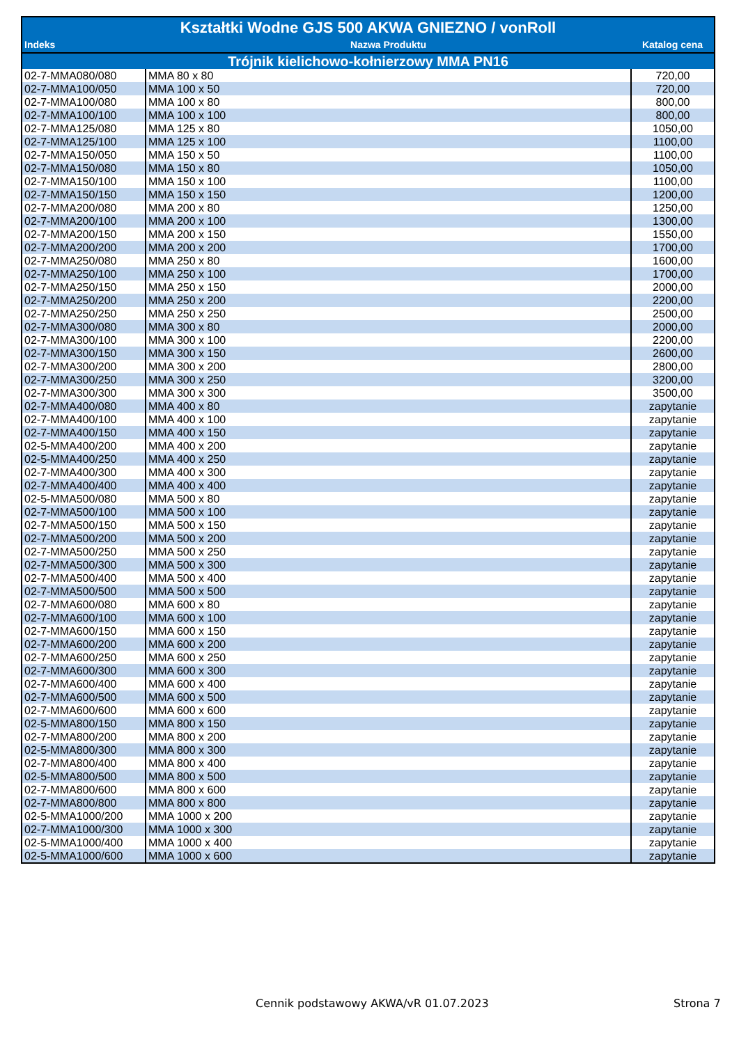| Kształtki Wodne GJS 500 AKWA GNIEZNO / vonRoll | | |
| Indeks | Nazwa Produktu | Katalog cena |
| Trójnik kielichowo-kołnierzowy MMA PN16 | | |
| 02-7-MMA080/080 | MMA 80 x 80 | 720,00 |
| 02-7-MMA100/050 | MMA 100 x 50 | 720,00 |
| 02-7-MMA100/080 | MMA 100 x 80 | 800,00 |
| 02-7-MMA100/100 | MMA 100 x 100 | 800,00 |
| 02-7-MMA125/080 | MMA 125 x 80 | 1050,00 |
| 02-7-MMA125/100 | MMA 125 x 100 | 1100,00 |
| 02-7-MMA150/050 | MMA 150 x 50 | 1100,00 |
| 02-7-MMA150/080 | MMA 150 x 80 | 1050,00 |
| 02-7-MMA150/100 | MMA 150 x 100 | 1100,00 |
| 02-7-MMA150/150 | MMA 150 x 150 | 1200,00 |
| 02-7-MMA200/080 | MMA 200 x 80 | 1250,00 |
| 02-7-MMA200/100 | MMA 200 x 100 | 1300,00 |
| 02-7-MMA200/150 | MMA 200 x 150 | 1550,00 |
| 02-7-MMA200/200 | MMA 200 x 200 | 1700,00 |
| 02-7-MMA250/080 | MMA 250 x 80 | 1600,00 |
| 02-7-MMA250/100 | MMA 250 x 100 | 1700,00 |
| 02-7-MMA250/150 | MMA 250 x 150 | 2000,00 |
| 02-7-MMA250/200 | MMA 250 x 200 | 2200,00 |
| 02-7-MMA250/250 | MMA 250 x 250 | 2500,00 |
| 02-7-MMA300/080 | MMA 300 x 80 | 2000,00 |
| 02-7-MMA300/100 | MMA 300 x 100 | 2200,00 |
| 02-7-MMA300/150 | MMA 300 x 150 | 2600,00 |
| 02-7-MMA300/200 | MMA 300 x 200 | 2800,00 |
| 02-7-MMA300/250 | MMA 300 x 250 | 3200,00 |
| 02-7-MMA300/300 | MMA 300 x 300 | 3500,00 |
| 02-7-MMA400/080 | MMA 400 x 80 | zapytanie |
| 02-7-MMA400/100 | MMA 400 x 100 | zapytanie |
| 02-7-MMA400/150 | MMA 400 x 150 | zapytanie |
| 02-5-MMA400/200 | MMA 400 x 200 | zapytanie |
| 02-5-MMA400/250 | MMA 400 x 250 | zapytanie |
| 02-7-MMA400/300 | MMA 400 x 300 | zapytanie |
| 02-7-MMA400/400 | MMA 400 x 400 | zapytanie |
| 02-5-MMA500/080 | MMA 500 x 80 | zapytanie |
| 02-7-MMA500/100 | MMA 500 x 100 | zapytanie |
| 02-7-MMA500/150 | MMA 500 x 150 | zapytanie |
| 02-7-MMA500/200 | MMA 500 x 200 | zapytanie |
| 02-7-MMA500/250 | MMA 500 x 250 | zapytanie |
| 02-7-MMA500/300 | MMA 500 x 300 | zapytanie |
| 02-7-MMA500/400 | MMA 500 x 400 | zapytanie |
| 02-7-MMA500/500 | MMA 500 x 500 | zapytanie |
| 02-7-MMA600/080 | MMA 600 x 80 | zapytanie |
| 02-7-MMA600/100 | MMA 600 x 100 | zapytanie |
| 02-7-MMA600/150 | MMA 600 x 150 | zapytanie |
| 02-7-MMA600/200 | MMA 600 x 200 | zapytanie |
| 02-7-MMA600/250 | MMA 600 x 250 | zapytanie |
| 02-7-MMA600/300 | MMA 600 x 300 | zapytanie |
| 02-7-MMA600/400 | MMA 600 x 400 | zapytanie |
| 02-7-MMA600/500 | MMA 600 x 500 | zapytanie |
| 02-7-MMA600/600 | MMA 600 x 600 | zapytanie |
| 02-5-MMA800/150 | MMA 800 x 150 | zapytanie |
| 02-7-MMA800/200 | MMA 800 x 200 | zapytanie |
| 02-5-MMA800/300 | MMA 800 x 300 | zapytanie |
| 02-7-MMA800/400 | MMA 800 x 400 | zapytanie |
| 02-5-MMA800/500 | MMA 800 x 500 | zapytanie |
| 02-7-MMA800/600 | MMA 800 x 600 | zapytanie |
| 02-7-MMA800/800 | MMA 800 x 800 | zapytanie |
| 02-5-MMA1000/200 | MMA 1000 x 200 | zapytanie |
| 02-7-MMA1000/300 | MMA 1000 x 300 | zapytanie |
| 02-5-MMA1000/400 | MMA 1000 x 400 | zapytanie |
| 02-5-MMA1000/600 | MMA 1000 x 600 | zapytanie |
Cennik podstawowy AKWA/vR 01.07.2023
Strona 7